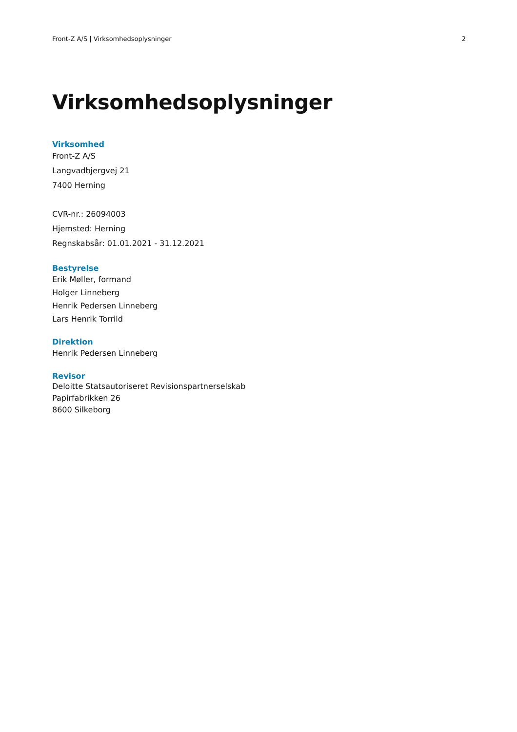Front-Z A/S | Virksomhedsoplysninger 2
Virksomhedsoplysninger
Virksomhed
Front-Z A/S
Langvadbjergvej 21
7400 Herning
CVR-nr.: 26094003
Hjemsted: Herning
Regnskabsår: 01.01.2021 - 31.12.2021
Bestyrelse
Erik Møller, formand
Holger Linneberg
Henrik Pedersen Linneberg
Lars Henrik Torrild
Direktion
Henrik Pedersen Linneberg
Revisor
Deloitte Statsautoriseret Revisionspartnerselskab
Papirfabrikken 26
8600 Silkeborg